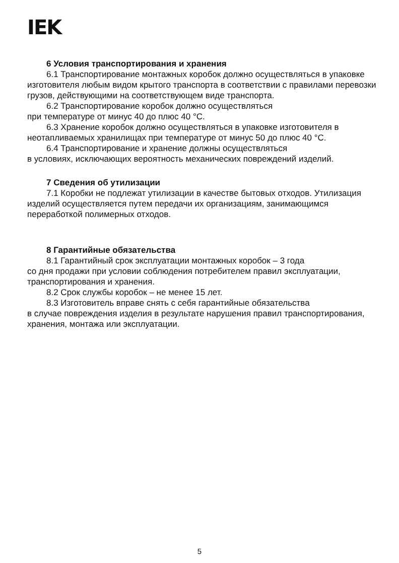IEK
6 Условия транспортирования и хранения
6.1 Транспортирование монтажных коробок должно осуществляться в упаковке изготовителя любым видом крытого транспорта в соответствии с правилами перевозки грузов, действующими на соответствующем виде транспорта.
6.2 Транспортирование коробок должно осуществляться
при температуре от минус 40 до плюс 40 °С.
6.3 Хранение коробок должно осуществляться в упаковке изготовителя в неотапливаемых хранилищах при температуре от минус 50 до плюс 40 °С.
6.4 Транспортирование и хранение должны осуществляться
в условиях, исключающих вероятность механических повреждений изделий.
7 Сведения об утилизации
7.1 Коробки не подлежат утилизации в качестве бытовых отходов. Утилизация изделий осуществляется путем передачи их организациям, занимающимся переработкой полимерных отходов.
8 Гарантийные обязательства
8.1 Гарантийный срок эксплуатации монтажных коробок – 3 года
со дня продажи при условии соблюдения потребителем правил эксплуатации, транспортирования и хранения.
8.2 Срок службы коробок – не менее 15 лет.
8.3 Изготовитель вправе снять с себя гарантийные обязательства
в случае повреждения изделия в результате нарушения правил транспортирования, хранения, монтажа или эксплуатации.
5